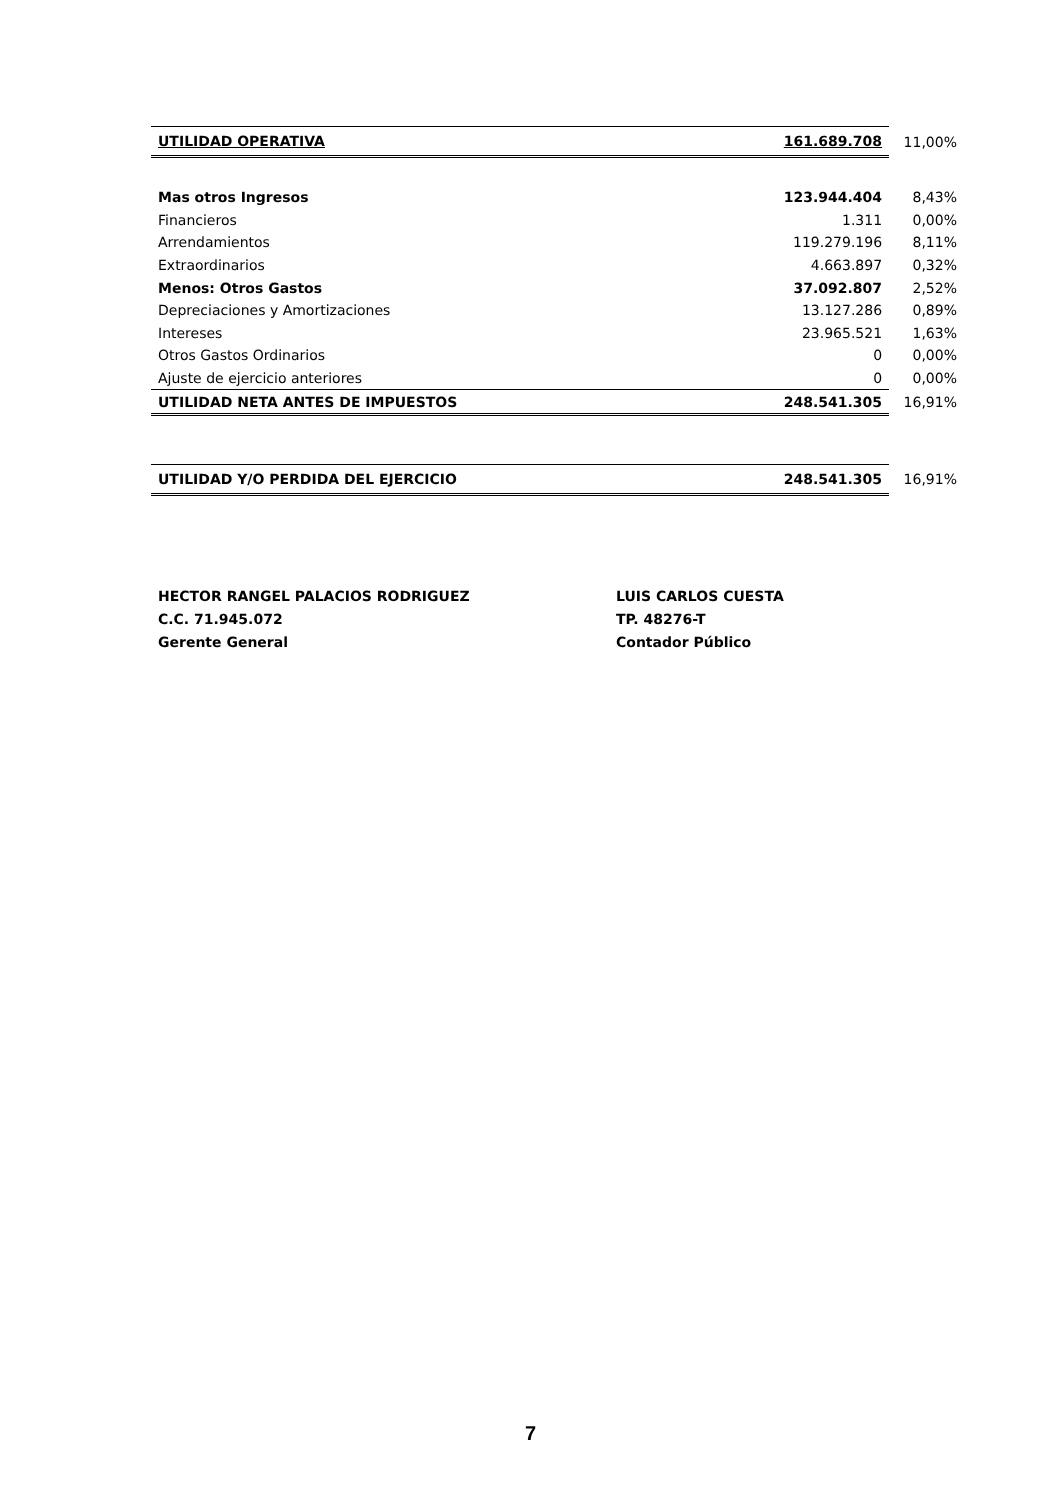| UTILIDAD OPERATIVA | 161.689.708 | 11,00% |
| Mas otros Ingresos | 123.944.404 | 8,43% |
| Financieros | 1.311 | 0,00% |
| Arrendamientos | 119.279.196 | 8,11% |
| Extraordinarios | 4.663.897 | 0,32% |
| Menos: Otros Gastos | 37.092.807 | 2,52% |
| Depreciaciones y Amortizaciones | 13.127.286 | 0,89% |
| Intereses | 23.965.521 | 1,63% |
| Otros Gastos Ordinarios | 0 | 0,00% |
| Ajuste de ejercicio anteriores | 0 | 0,00% |
| UTILIDAD NETA ANTES DE IMPUESTOS | 248.541.305 | 16,91% |
| UTILIDAD Y/O PERDIDA DEL EJERCICIO | 248.541.305 | 16,91% |
HECTOR RANGEL PALACIOS RODRIGUEZ
C.C. 71.945.072
Gerente General
LUIS CARLOS CUESTA
TP. 48276-T
Contador Público
7